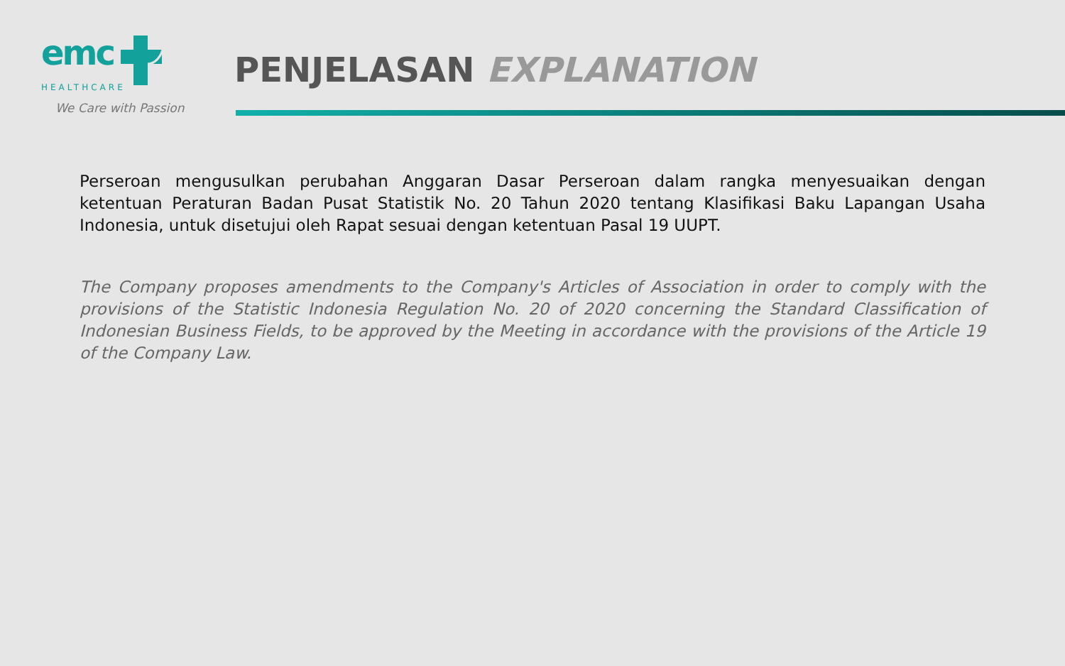emc
HEALTHCARE
We Care with Passion
PENJELASAN EXPLANATION
Perseroan mengusulkan perubahan Anggaran Dasar Perseroan dalam rangka menyesuaikan dengan ketentuan Peraturan Badan Pusat Statistik No. 20 Tahun 2020 tentang Klasifikasi Baku Lapangan Usaha Indonesia, untuk disetujui oleh Rapat sesuai dengan ketentuan Pasal 19 UUPT.
The Company proposes amendments to the Company's Articles of Association in order to comply with the provisions of the Statistic Indonesia Regulation No. 20 of 2020 concerning the Standard Classification of Indonesian Business Fields, to be approved by the Meeting in accordance with the provisions of the Article 19 of the Company Law.